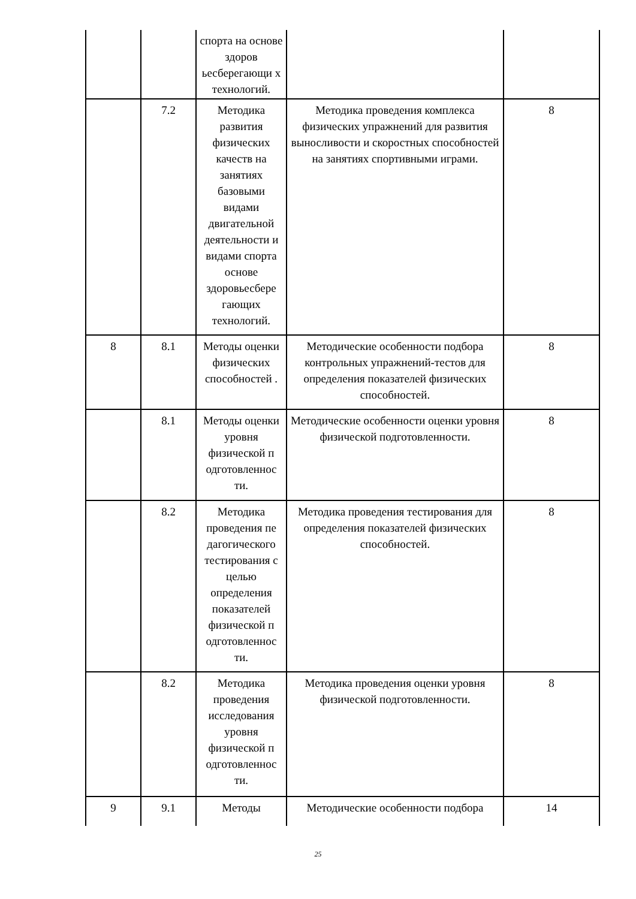| | | спорта на основе здоров ьесберегающи х технологий. | | |
| | 7.2 | Методика развития физических качеств на занятиях базовыми видами двигательной деятельности и видами спорта основе здоровьесбере гающих технологий. | Методика проведения комплекса физических упражнений для развития выносливости и скоростных способностей на занятиях спортивными играми. | 8 |
| 8 | 8.1 | Методы оценки физических способностей . | Методические особенности подбора контрольных упражнений-тестов для определения показателей физических способностей. | 8 |
| | 8.1 | Методы оценки уровня физической п одготовленнос ти. | Методические особенности оценки уровня физической подготовленности. | 8 |
| | 8.2 | Методика проведения пе дагогического тестирования с целью определения показателей физической п одготовленнос ти. | Методика проведения тестирования для определения показателей физических способностей. | 8 |
| | 8.2 | Методика проведения исследования уровня физической п одготовленнос ти. | Методика проведения оценки уровня физической подготовленности. | 8 |
| 9 | 9.1 | Методы | Методические особенности подбора | 14 |
25